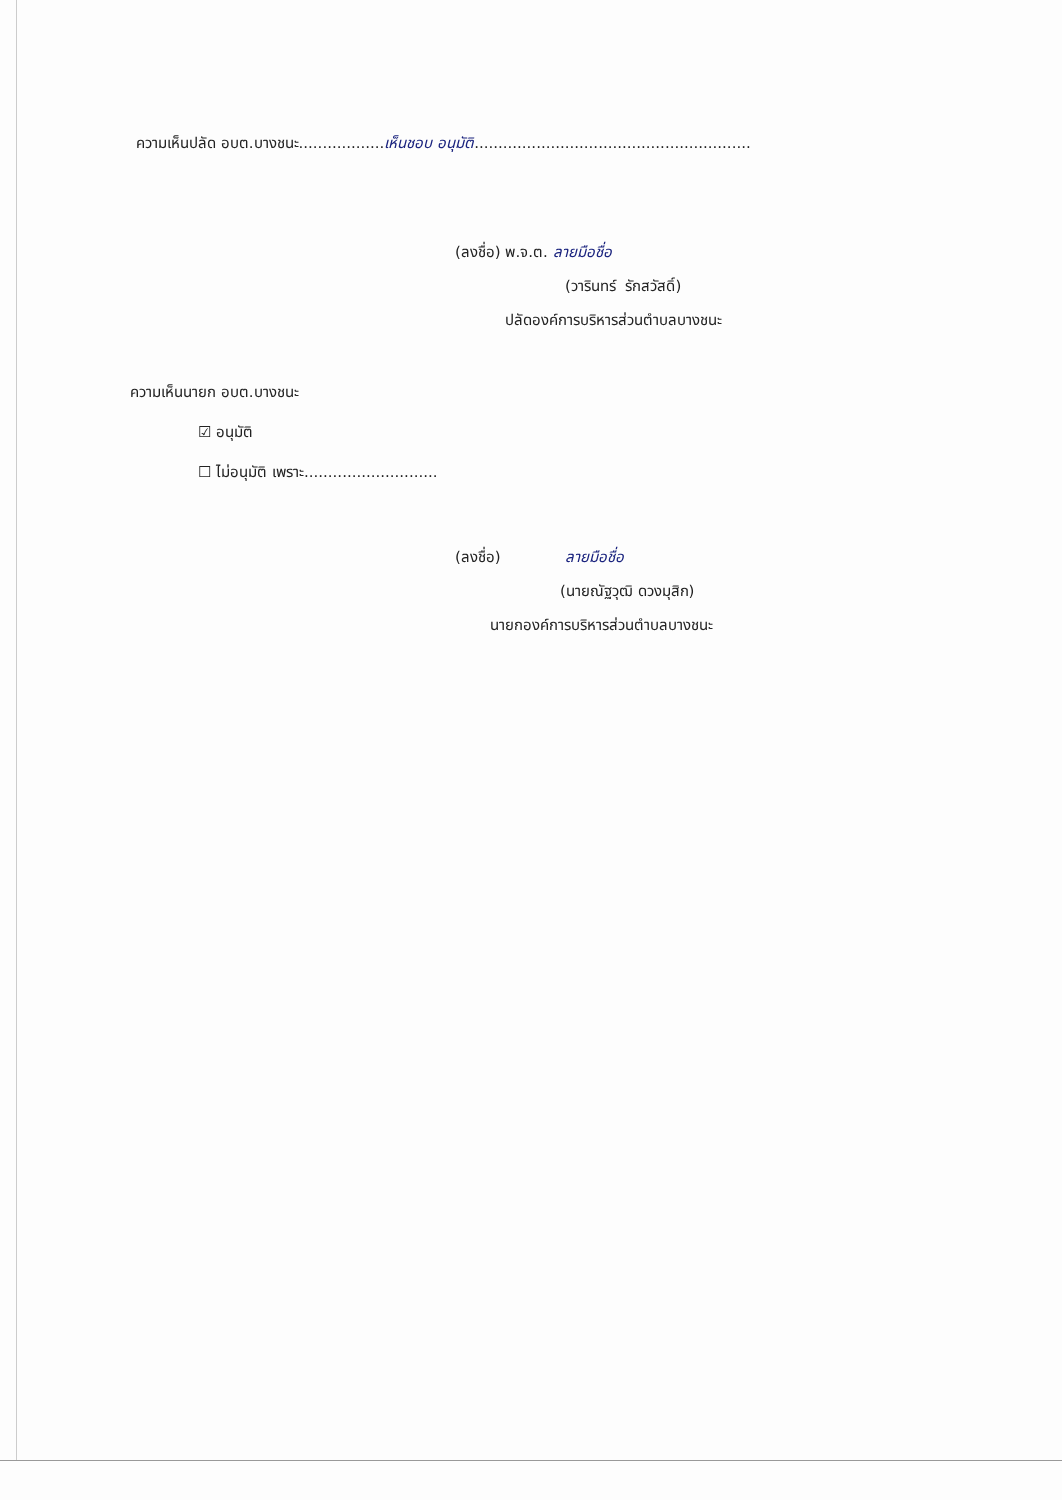ความเห็นปลัด อบต.บางชนะ..................เห็นชอบ อนุมัติ..........................................................
(ลงชื่อ) พ.จ.ต. ลายมือชื่อ
(วารินทร์ รักสวัสดิ์)
ปลัดองค์การบริหารส่วนตำบลบางชนะ
ความเห็นนายก อบต.บางชนะ
☑ อนุมัติ
☐ ไม่อนุมัติ เพราะ............................
(ลงชื่อ) ลายมือชื่อ
(นายณัฐวุฒิ ดวงมุสิก)
นายกองค์การบริหารส่วนตำบลบางชนะ